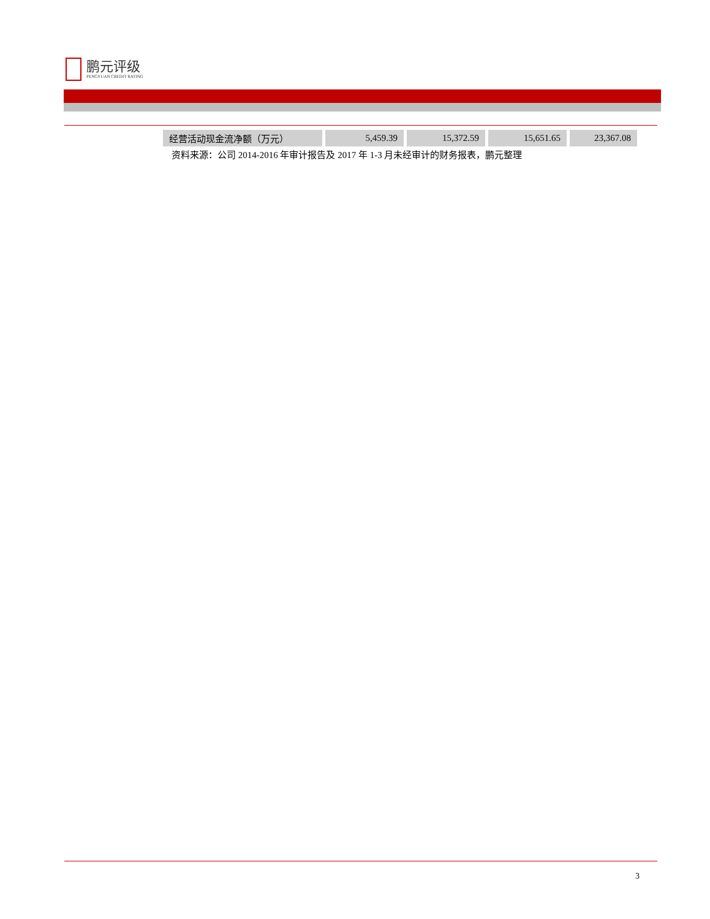鹏元评级
PENGYUAN CREDIT RATING
| 经营活动现金流净额（万元） | 5,459.39 | 15,372.59 | 15,651.65 | 23,367.08 |
资料来源：公司 2014-2016 年审计报告及 2017 年 1-3 月未经审计的财务报表，鹏元整理
3